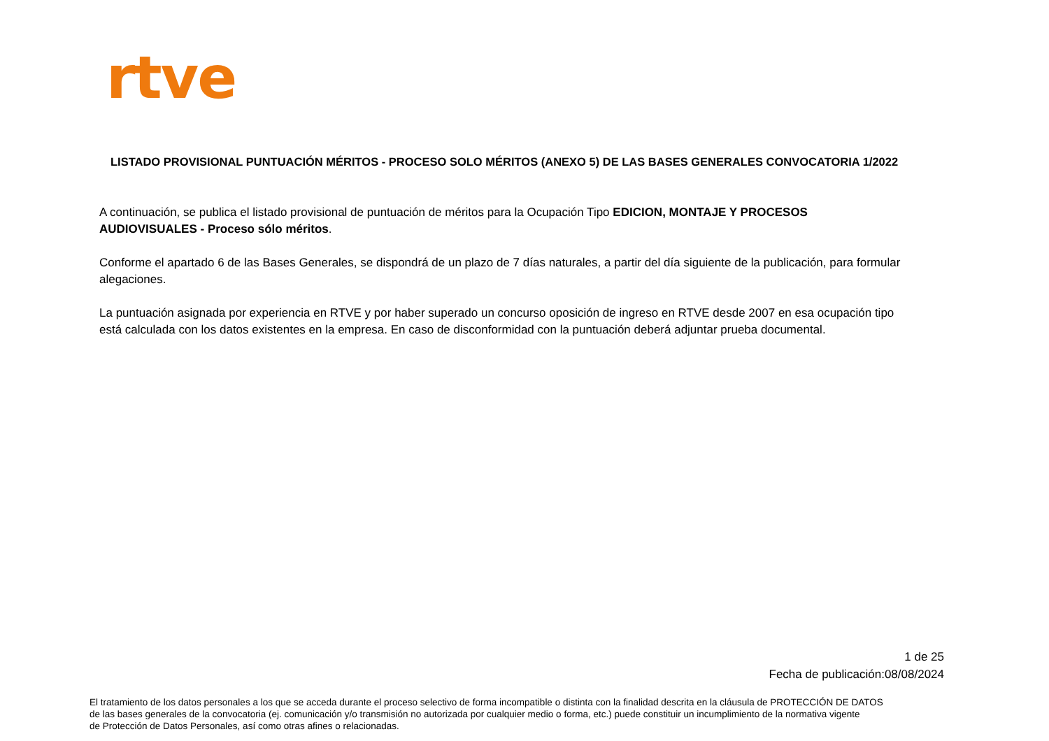rtve
LISTADO PROVISIONAL PUNTUACIÓN MÉRITOS - PROCESO SOLO MÉRITOS (ANEXO 5) DE LAS BASES GENERALES CONVOCATORIA 1/2022
A continuación, se publica el listado provisional de puntuación de méritos para la Ocupación Tipo EDICION, MONTAJE Y PROCESOS AUDIOVISUALES - Proceso sólo méritos.
Conforme el apartado 6 de las Bases Generales, se dispondrá de un plazo de 7 días naturales, a partir del día siguiente de la publicación, para formular alegaciones.
La puntuación asignada por experiencia en RTVE y por haber superado un concurso oposición de ingreso en RTVE desde 2007 en esa ocupación tipo está calculada con los datos existentes en la empresa. En caso de disconformidad con la puntuación deberá adjuntar prueba documental.
1 de 25
Fecha de publicación:08/08/2024
El tratamiento de los datos personales a los que se acceda durante el proceso selectivo de forma incompatible o distinta con la finalidad descrita en la cláusula de PROTECCIÓN DE DATOS
de las bases generales de la convocatoria (ej. comunicación y/o transmisión no autorizada por cualquier medio o forma, etc.) puede constituir un incumplimiento de la normativa vigente
de Protección de Datos Personales, así como otras afines o relacionadas.